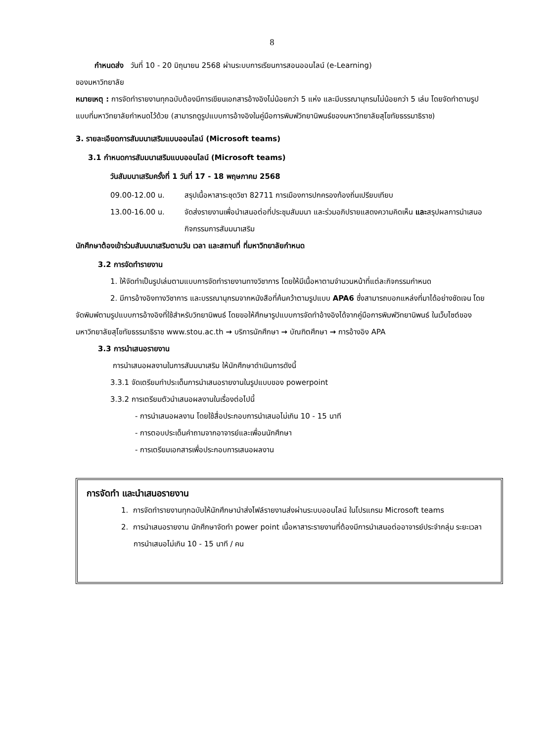8
กำหนดส่ง วันที่ 10 - 20 มิถุนายน 2568 ผ่านระบบการเรียนการสอนออนไลน์ (e-Learning)
ของมหาวิทยาลัย
หมายเหตุ : การจัดทำรายงานทุกฉบับต้องมีการเขียนเอกสารอ้างอิงไม่น้อยกว่า 5 แห่ง และมีบรรณานุกรมไม่น้อยกว่า 5 เล่ม โดยจัดทำตามรูปแบบที่มหาวิทยาลัยกำหนดไว้ด้วย (สามารถดูรูปแบบการอ้างอิงในคู่มือการพิมพ์วิทยานิพนธ์ของมหาวิทยาลัยสุโขทัยธรรมาธิราช)
3. รายละเอียดการสัมมนาเสริมแบบออนไลน์ (Microsoft teams)
3.1 กำหนดการสัมมนาเสริมแบบออนไลน์ (Microsoft teams)
วันสัมมนาเสริมครั้งที่ 1 วันที่ 17 - 18 พฤษภาคม 2568
09.00-12.00 น. สรุปเนื้อหาสาระชุดวิชา 82711 การเมืองการปกครองท้องถิ่นเปรียบเทียบ
13.00-16.00 น. จัดส่งรายงานเพื่อนำเสนอต่อที่ประชุมสัมมนา และร่วมอภิปรายแสดงความคิดเห็น และสรุปผลการนำเสนอกิจกรรมการสัมมนาเสริม
นักศึกษาต้องเข้าร่วมสัมมนาเสริมตามวัน เวลา และสถานที่ ที่มหาวิทยาลัยกำหนด
3.2 การจัดทำรายงาน
1. ให้จัดทำเป็นรูปเล่มตามแบบการจัดทำรายงานทางวิชาการ โดยให้มีเนื้อหาตามจำนวนหน้าที่แต่ละกิจกรรมกำหนด
2. มีการอ้างอิงทางวิชาการ และบรรณานุกรมจากหนังสือที่ค้นคว้าตามรูปแบบ APA6 ซึ่งสามารถบอกแหล่งที่มาได้อย่างชัดเจน โดยจัดพิมพ์ตามรูปแบบการอ้างอิงที่ใช้สำหรับวิทยานิพนธ์ โดยขอให้ศึกษารูปแบบการจัดทำอ้างอิงได้จากคู่มือการพิมพ์วิทยานิพนธ์ ในเว็บไซต์ของมหาวิทยาลัยสุโขทัยธรรมาธิราช www.stou.ac.th → บริการนักศึกษา → บัณฑิตศึกษา → การอ้างอิง APA
3.3 การนำเสนอรายงาน
การนำเสนอผลงานในการสัมมนาเสริม ให้นักศึกษาดำเนินการดังนี้
3.3.1 จัดเตรียมทำประเด็นการนำเสนอรายงานในรูปแบบของ powerpoint
3.3.2 การเตรียมตัวนำเสนอผลงานในเรื่องต่อไปนี้
- การนำเสนอผลงาน โดยใช้สื่อประกอบการนำเสนอไม่เกิน 10 - 15 นาที
- การตอบประเด็นคำถามจากอาจารย์และเพื่อนนักศึกษา
- การเตรียมเอกสารเพื่อประกอบการเสนอผลงาน
การจัดทำ และนำเสนอรายงาน
1. การจัดทำรายงานทุกฉบับให้นักศึกษานำส่งไฟล์รายงานส่งผ่านระบบออนไลน์ ในโปรแกรม Microsoft teams
2. การนำเสนอรายงาน นักศึกษาจัดทำ power point เนื้อหาสาระรายงานที่ต้องมีการนำเสนอต่ออาจารย์ประจำกลุ่ม ระยะเวลาการนำเสนอไม่เกิน 10 - 15 นาที / คน